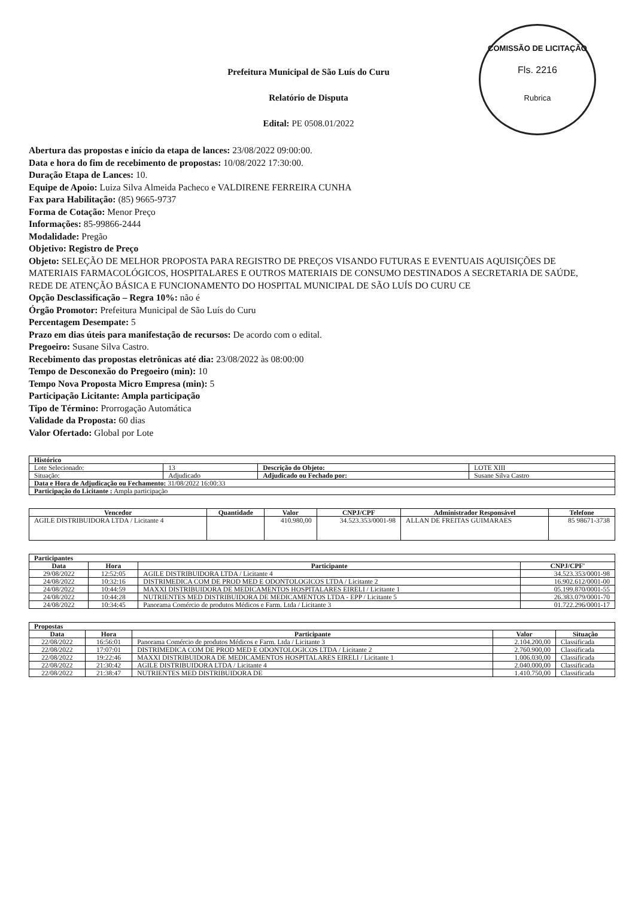COMISSÃO DE LICITAÇÃO
Fls. 2216
Rubrica
Prefeitura Municipal de São Luís do Curu
Relatório de Disputa
Edital: PE 0508.01/2022
Abertura das propostas e início da etapa de lances: 23/08/2022 09:00:00.
Data e hora do fim de recebimento de propostas: 10/08/2022 17:30:00.
Duração Etapa de Lances: 10.
Equipe de Apoio: Luiza Silva Almeida Pacheco e VALDIRENE FERREIRA CUNHA
Fax para Habilitação: (85) 9665-9737
Forma de Cotação: Menor Preço
Informações: 85-99866-2444
Modalidade: Pregão
Objetivo: Registro de Preço
Objeto: SELEÇÃO DE MELHOR PROPOSTA PARA REGISTRO DE PREÇOS VISANDO FUTURAS E EVENTUAIS AQUISIÇÕES DE MATERIAIS FARMACOLÓGICOS, HOSPITALARES E OUTROS MATERIAIS DE CONSUMO DESTINADOS A SECRETARIA DE SAÚDE, REDE DE ATENÇÃO BÁSICA E FUNCIONAMENTO DO HOSPITAL MUNICIPAL DE SÃO LUÍS DO CURU CE
Opção Desclassificação – Regra 10%: não é
Órgão Promotor: Prefeitura Municipal de São Luís do Curu
Percentagem Desempate: 5
Prazo em dias úteis para manifestação de recursos: De acordo com o edital.
Pregoeiro: Susane Silva Castro.
Recebimento das propostas eletrônicas até dia: 23/08/2022 às 08:00:00
Tempo de Desconexão do Pregoeiro (min): 10
Tempo Nova Proposta Micro Empresa (min): 5
Participação Licitante: Ampla participação
Tipo de Término: Prorrogação Automática
Validade da Proposta: 60 dias
Valor Ofertado: Global por Lote
| Histórico | | | |
| --- | --- | --- | --- |
| Lote Selecionado: | 13 | Descrição do Objeto: | LOTE XIII |
| Situação: | Adjudicado | Adjudicado ou Fechado por: | Susane Silva Castro |
| Data e Hora de Adjudicação ou Fechamento: 31/08/2022 16:00:33 | | | |
| Participação do Licitante : Ampla participação | | | |
| Vencedor | Quantidade | Valor | CNPJ/CPF | Administrador Responsável | Telefone |
| --- | --- | --- | --- | --- | --- |
| AGILE DISTRIBUIDORA LTDA / Licitante 4 | | 410.980,00 | 34.523.353/0001-98 | ALLAN DE FREITAS GUIMARAES | 85 98671-3738 |
| Participantes | | | |
| --- | --- | --- | --- |
| Data | Hora | Participante | CNPJ/CPF' |
| 29/08/2022 | 12:52:05 | AGILE DISTRIBUIDORA LTDA / Licitante 4 | 34.523.353/0001-98 |
| 24/08/2022 | 10:32:16 | DISTRIMEDICA COM DE PROD MED E ODONTOLOGICOS LTDA / Licitante 2 | 16.902.612/0001-00 |
| 24/08/2022 | 10:44:59 | MAXXI DISTRIBUIDORA DE MEDICAMENTOS HOSPITALARES EIRELI / Licitante 1 | 05.199.870/0001-55 |
| 24/08/2022 | 10:44:28 | NUTRIENTES MED DISTRIBUIDORA DE MEDICAMENTOS LTDA - EPP / Licitante 5 | 26.383.079/0001-70 |
| 24/08/2022 | 10:34:45 | Panorama Comércio de produtos Médicos e Farm. Ltda / Licitante 3 | 01.722.296/0001-17 |
| Propostas | | | | |
| --- | --- | --- | --- | --- |
| Data | Hora | Participante | Valor | Situação |
| 22/08/2022 | 16:56:01 | Panorama Comércio de produtos Médicos e Farm. Ltda / Licitante 3 | 2.104.200,00 | Classificada |
| 22/08/2022 | 17:07:01 | DISTRIMEDICA COM DE PROD MED E ODONTOLOGICOS LTDA / Licitante 2 | 2.760.900,00 | Classificada |
| 22/08/2022 | 19:22:46 | MAXXI DISTRIBUIDORA DE MEDICAMENTOS HOSPITALARES EIRELI / Licitante 1 | 1.006.030,00 | Classificada |
| 22/08/2022 | 21:30:42 | AGILE DISTRIBUIDORA LTDA / Licitante 4 | 2.040.000,00 | Classificada |
| 22/08/2022 | 21:38:47 | NUTRIENTES MED DISTRIBUIDORA DE | 1.410.750,00 | Classificada |